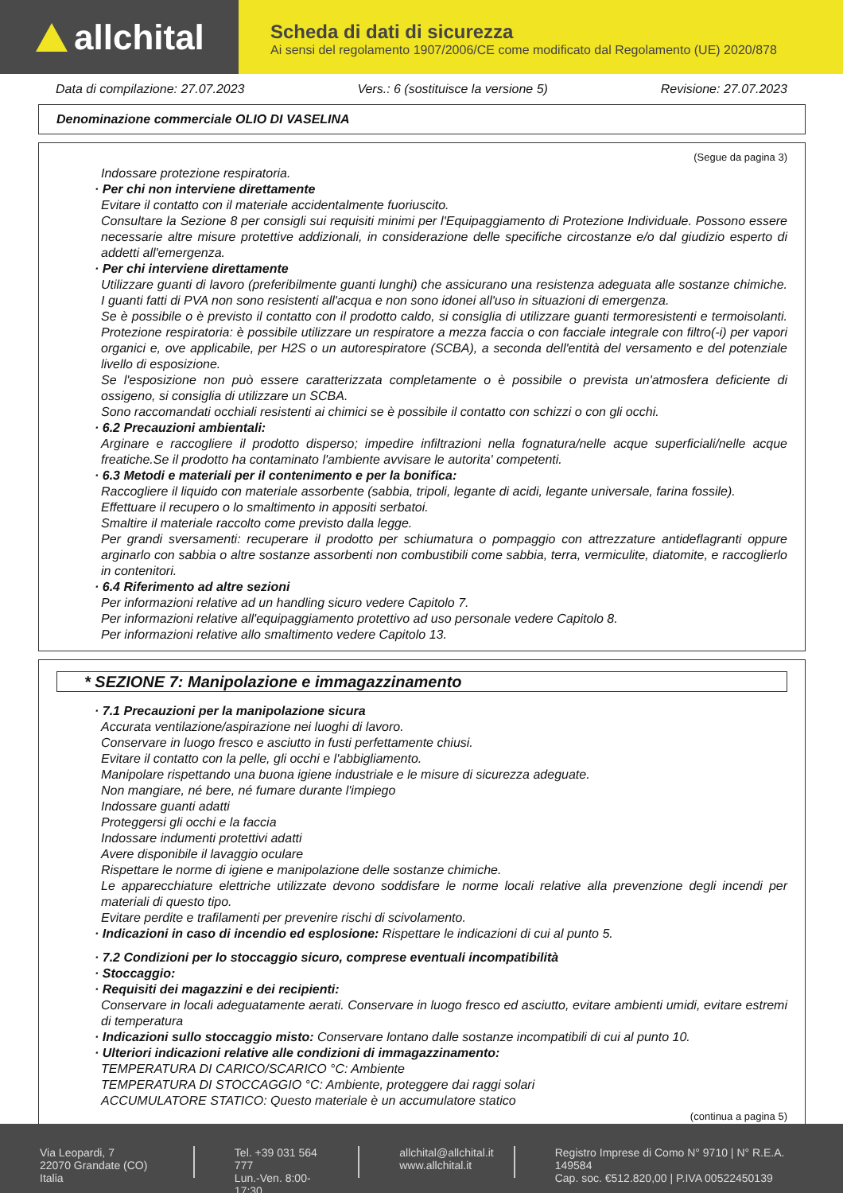allchital
Scheda di dati di sicurezza
Ai sensi del regolamento 1907/2006/CE come modificato dal Regolamento (UE) 2020/878
Data di compilazione: 27.07.2023 Vers.: 6 (sostituisce la versione 5) Revisione: 27.07.2023
Denominazione commerciale OLIO DI VASELINA
(Segue da pagina 3)
Indossare protezione respiratoria.
· Per chi non interviene direttamente
Evitare il contatto con il materiale accidentalmente fuoriuscito.
Consultare la Sezione 8 per consigli sui requisiti minimi per l'Equipaggiamento di Protezione Individuale. Possono essere necessarie altre misure protettive addizionali, in considerazione delle specifiche circostanze e/o dal giudizio esperto di addetti all'emergenza.
· Per chi interviene direttamente
Utilizzare guanti di lavoro (preferibilmente guanti lunghi) che assicurano una resistenza adeguata alle sostanze chimiche. I guanti fatti di PVA non sono resistenti all'acqua e non sono idonei all'uso in situazioni di emergenza.
Se è possibile o è previsto il contatto con il prodotto caldo, si consiglia di utilizzare guanti termoresistenti e termoisolanti. Protezione respiratoria: è possibile utilizzare un respiratore a mezza faccia o con facciale integrale con filtro(-i) per vapori organici e, ove applicabile, per H2S o un autorespiratore (SCBA), a seconda dell'entità del versamento e del potenziale livello di esposizione.
Se l'esposizione non può essere caratterizzata completamente o è possibile o prevista un'atmosfera deficiente di ossigeno, si consiglia di utilizzare un SCBA.
Sono raccomandati occhiali resistenti ai chimici se è possibile il contatto con schizzi o con gli occhi.
· 6.2 Precauzioni ambientali:
Arginare e raccogliere il prodotto disperso; impedire infiltrazioni nella fognatura/nelle acque superficiali/nelle acque freatiche.Se il prodotto ha contaminato l'ambiente avvisare le autorita' competenti.
· 6.3 Metodi e materiali per il contenimento e per la bonifica:
Raccogliere il liquido con materiale assorbente (sabbia, tripoli, legante di acidi, legante universale, farina fossile).
Effettuare il recupero o lo smaltimento in appositi serbatoi.
Smaltire il materiale raccolto come previsto dalla legge.
Per grandi sversamenti: recuperare il prodotto per schiumatura o pompaggio con attrezzature antideflagranti oppure arginarlo con sabbia o altre sostanze assorbenti non combustibili come sabbia, terra, vermiculite, diatomite, e raccoglierlo in contenitori.
· 6.4 Riferimento ad altre sezioni
Per informazioni relative ad un handling sicuro vedere Capitolo 7.
Per informazioni relative all'equipaggiamento protettivo ad uso personale vedere Capitolo 8.
Per informazioni relative allo smaltimento vedere Capitolo 13.
* SEZIONE 7: Manipolazione e immagazzinamento
· 7.1 Precauzioni per la manipolazione sicura
Accurata ventilazione/aspirazione nei luoghi di lavoro.
Conservare in luogo fresco e asciutto in fusti perfettamente chiusi.
Evitare il contatto con la pelle, gli occhi e l'abbigliamento.
Manipolare rispettando una buona igiene industriale e le misure di sicurezza adeguate.
Non mangiare, né bere, né fumare durante l'impiego
Indossare guanti adatti
Proteggersi gli occhi e la faccia
Indossare indumenti protettivi adatti
Avere disponibile il lavaggio oculare
Rispettare le norme di igiene e manipolazione delle sostanze chimiche.
Le apparecchiature elettriche utilizzate devono soddisfare le norme locali relative alla prevenzione degli incendi per materiali di questo tipo.
Evitare perdite e trafilamenti per prevenire rischi di scivolamento.
· Indicazioni in caso di incendio ed esplosione: Rispettare le indicazioni di cui al punto 5.
· 7.2 Condizioni per lo stoccaggio sicuro, comprese eventuali incompatibilità
· Stoccaggio:
· Requisiti dei magazzini e dei recipienti:
Conservare in locali adeguatamente aerati. Conservare in luogo fresco ed asciutto, evitare ambienti umidi, evitare estremi di temperatura
· Indicazioni sullo stoccaggio misto: Conservare lontano dalle sostanze incompatibili di cui al punto 10.
· Ulteriori indicazioni relative alle condizioni di immagazzinamento:
TEMPERATURA DI CARICO/SCARICO °C: Ambiente
TEMPERATURA DI STOCCAGGIO °C: Ambiente, proteggere dai raggi solari
ACCUMULATORE STATICO: Questo materiale è un accumulatore statico
(continua a pagina 5)
Via Leopardi, 7
22070 Grandate (CO) Italia
Tel. +39 031 564 777
Lun.-Ven. 8:00-17:30
allchital@allchital.it
www.allchital.it
Registro Imprese di Como N° 9710 | N° R.E.A. 149584
Cap. soc. €512.820,00 | P.IVA 00522450139